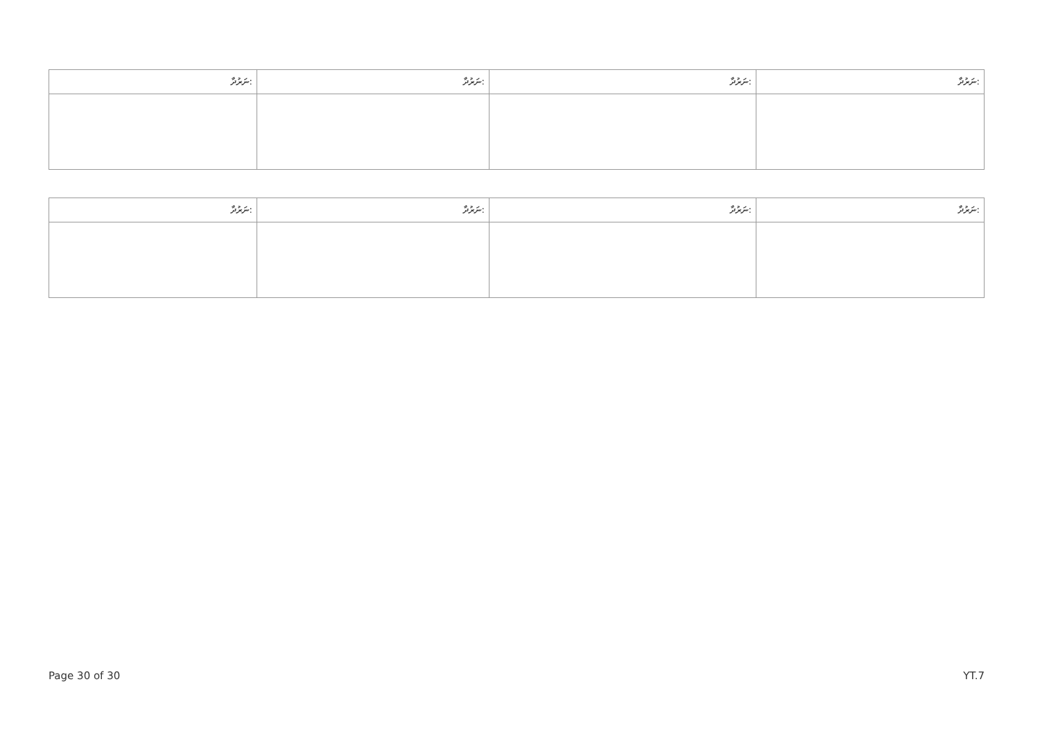| ނަރުދާ: | ނަރުދާ: | ނަރުދާ: | ނަރުދާ: |
| --- | --- | --- | --- |
| ނަރުދާ: | ނަރުދާ: | ނަރުދާ: | ނަރުދާ: |
| --- | --- | --- | --- |
Page 30 of 30 YT.7